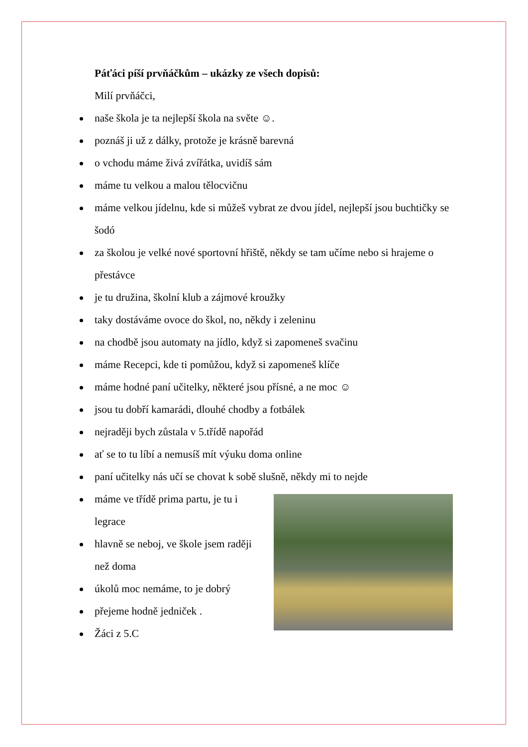Páťáci píší prvňáčkům – ukázky ze všech dopisů:
Milí prvňáčci,
naše škola je ta nejlepší škola na světe ☺.
poznáš ji už z dálky, protože je krásně barevná
o vchodu máme živá zvířátka, uvidíš sám
máme tu velkou a malou tělocvičnu
máme velkou jídelnu, kde si můžeš vybrat ze dvou jídel, nejlepší jsou buchtičky se šodó
za školou je velké nové sportovní hřiště, někdy se tam učíme nebo si hrajeme o přestávce
je tu družina, školní klub a zájmové kroužky
taky dostáváme ovoce do škol, no, někdy i zeleninu
na chodbě jsou automaty na jídlo, když si zapomeneš svačinu
máme Recepci, kde ti pomůžou, když si zapomeneš klíče
máme hodné paní učitelky, některé jsou přísné, a ne moc ☺
jsou tu dobří kamarádi, dlouhé chodby a fotbálek
nejraději bych zůstala v 5.třídě napořád
ať se to tu líbí a nemusíš mít výuku doma online
paní učitelky nás učí se chovat k sobě slušně, někdy mi to nejde
máme ve třídě prima partu, je tu i legrace
hlavně se neboj, ve škole jsem raději než doma
úkolů moc nemáme, to je dobrý
přejeme hodně jedniček .
Žáci z 5.C